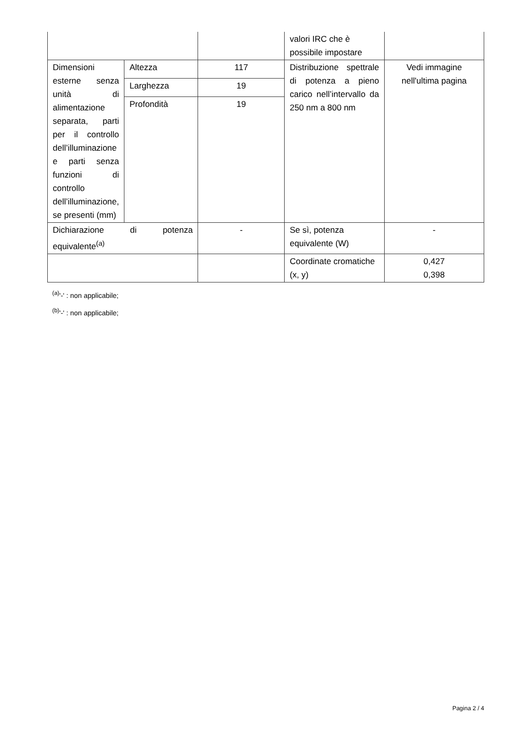| | | | valori IRC che è possibile impostare | |
| Dimensioni esterne senza unità di alimentazione separata, parti per il controllo dell’illuminazione e parti senza funzioni di controllo dell’illuminazione, se presenti (mm) | Altezza | 117 | Distribuzione spettrale di potenza a pieno carico nell’intervallo da 250 nm a 800 nm | Vedi immagine nell'ultima pagina |
| | Larghezza | 19 | | |
| | Profondità | 19 | | |
| Dichiarazione di potenza equivalente<sup>(a)</sup> | | - | Se sì, potenza equivalente (W) | - |
| | | | Coordinate cromatiche (x, y) | 0,427 0,398 |
<sup>(a)</sup> '-' : non applicabile;
<sup>(b)</sup> '-' : non applicabile;
Pagina 2 / 4